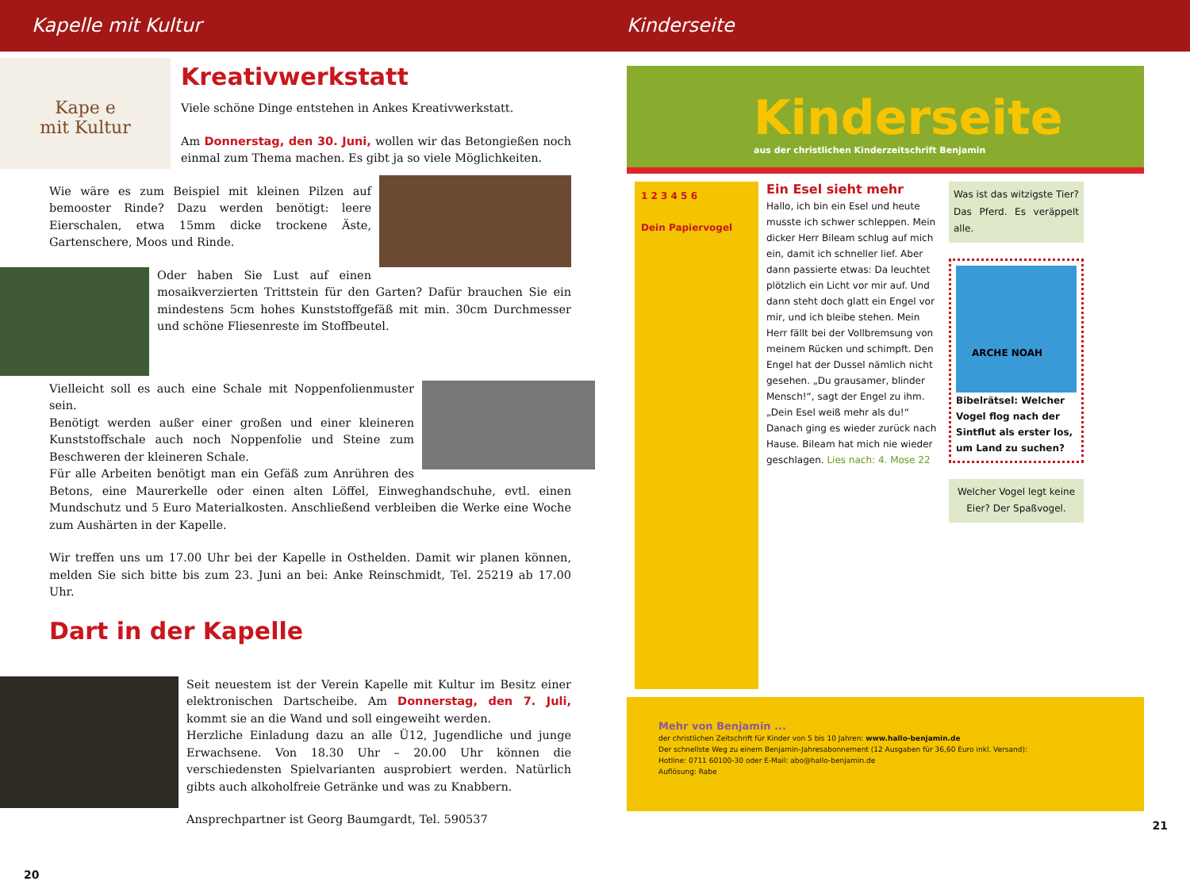Kapelle mit Kultur Kinderseite
Kape e
mit Kultur
Kreativwerkstatt
Viele schöne Dinge entstehen in Ankes Kreativwerkstatt.
Am Donnerstag, den 30. Juni, wollen wir das Betongießen noch einmal zum Thema machen. Es gibt ja so viele Möglichkeiten.
Wie wäre es zum Beispiel mit kleinen Pilzen auf bemooster Rinde? Dazu werden benötigt: leere Eierschalen, etwa 15mm dicke trockene Äste, Gartenschere, Moos und Rinde.
Oder haben Sie Lust auf einen mosaikverzierten Trittstein für den Garten? Dafür brauchen Sie ein mindestens 5cm hohes Kunststoffgefäß mit min. 30cm Durchmesser und schöne Fliesenreste im Stoffbeutel.
Vielleicht soll es auch eine Schale mit Noppenfolienmuster sein.
Benötigt werden außer einer großen und einer kleineren Kunststoffschale auch noch Noppenfolie und Steine zum Beschweren der kleineren Schale.
Für alle Arbeiten benötigt man ein Gefäß zum Anrühren des Betons, eine Maurerkelle oder einen alten Löffel, Einweghandschuhe, evtl. einen Mundschutz und 5 Euro Materialkosten. Anschließend verbleiben die Werke eine Woche zum Aushärten in der Kapelle.
Wir treffen uns um 17.00 Uhr bei der Kapelle in Osthelden. Damit wir planen können, melden Sie sich bitte bis zum 23. Juni an bei: Anke Reinschmidt, Tel. 25219 ab 17.00 Uhr.
Dart in der Kapelle
Seit neuestem ist der Verein Kapelle mit Kultur im Besitz einer elektronischen Dartscheibe. Am Donnerstag, den 7. Juli, kommt sie an die Wand und soll eingeweiht werden.
Herzliche Einladung dazu an alle Ü12, Jugendliche und junge Erwachsene. Von 18.30 Uhr – 20.00 Uhr können die verschiedensten Spielvarianten ausprobiert werden. Natürlich gibts auch alkoholfreie Getränke und was zu Knabbern.
Ansprechpartner ist Georg Baumgardt, Tel. 590537
20
Kinderseite
aus der christlichen Kinderzeitschrift Benjamin
1 2 3 4 5 6
Dein Papiervogel
Ein Esel sieht mehr
Hallo, ich bin ein Esel und heute musste ich schwer schleppen. Mein dicker Herr Bileam schlug auf mich ein, damit ich schneller lief. Aber dann passierte etwas: Da leuchtet plötzlich ein Licht vor mir auf. Und dann steht doch glatt ein Engel vor mir, und ich bleibe stehen. Mein Herr fällt bei der Vollbremsung von meinem Rücken und schimpft. Den Engel hat der Dussel nämlich nicht gesehen. „Du grausamer, blinder Mensch!“, sagt der Engel zu ihm. „Dein Esel weiß mehr als du!“ Danach ging es wieder zurück nach Hause. Bileam hat mich nie wieder geschlagen. Lies nach: 4. Mose 22
Was ist das witzigste Tier? Das Pferd. Es veräppelt alle.
ARCHE NOAH
Bibelrätsel: Welcher Vogel flog nach der Sintflut als erster los, um Land zu suchen?
Welcher Vogel legt keine Eier? Der Spaßvogel.
Mehr von Benjamin ...
der christlichen Zeitschrift für Kinder von 5 bis 10 Jahren: www.hallo-benjamin.de
Der schnellste Weg zu einem Benjamin-Jahresabonnement (12 Ausgaben für 36,60 Euro inkl. Versand):
Hotline: 0711 60100-30 oder E-Mail: abo@hallo-benjamin.de
Auflösung: Rabe
21